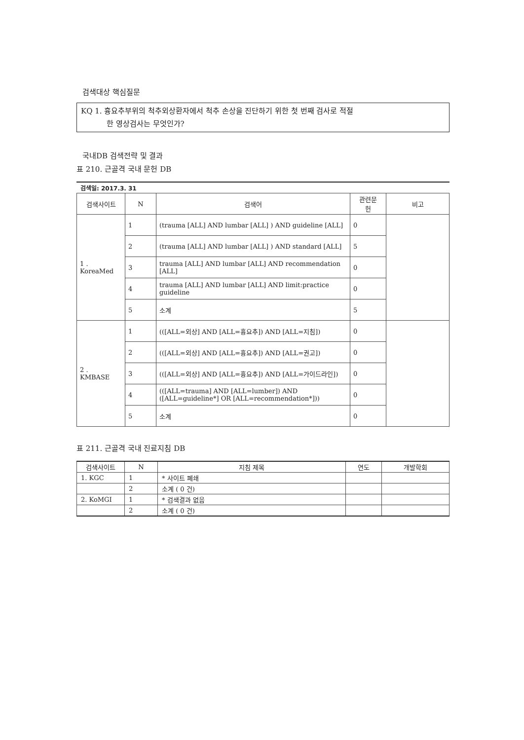검색대상 핵심질문
KQ 1. 흉요추부위의 척추외상환자에서 척추 손상을 진단하기 위한 첫 번째 검사로 적절
한 영상검사는 무엇인가?
국내DB 검색전략 및 결과
표 210. 근골격 국내 문헌 DB
검색일: 2017.3. 31
| 검색사이트 | N | 검색어 | 관련문 헌 | 비고 |
| --- | --- | --- | --- | --- |
| 1 . KoreaMed | 1 | (trauma [ALL] AND lumbar [ALL] ) AND guideline [ALL] | 0 | |
| | 2 | (trauma [ALL] AND lumbar [ALL] ) AND standard [ALL] | 5 | |
| | 3 | trauma [ALL] AND lumbar [ALL] AND recommendation [ALL] | 0 | |
| | 4 | trauma [ALL] AND lumbar [ALL] AND limit:practice guideline | 0 | |
| | 5 | 소계 | 5 | |
| 2 . KMBASE | 1 | (([ALL=외상] AND [ALL=흉요추]) AND [ALL=지침]) | 0 | |
| | 2 | (([ALL=외상] AND [ALL=흉요추]) AND [ALL=권고]) | 0 | |
| | 3 | (([ALL=외상] AND [ALL=흉요추]) AND [ALL=가이드라인]) | 0 | |
| | 4 | (([ALL=trauma] AND [ALL=lumber]) AND ([ALL=guideline*] OR [ALL=recommendation*])) | 0 | |
| | 5 | 소계 | 0 | |
표 211. 근골격 국내 진료지침 DB
| 검색사이트 | N | 지침 제목 | 연도 | 개발학회 |
| --- | --- | --- | --- | --- |
| 1. KGC | 1 | * 사이트 폐쇄 | | |
| | 2 | 소계 ( 0 건) | | |
| 2. KoMGI | 1 | * 검색결과 없음 | | |
| | 2 | 소계 ( 0 건) | | |